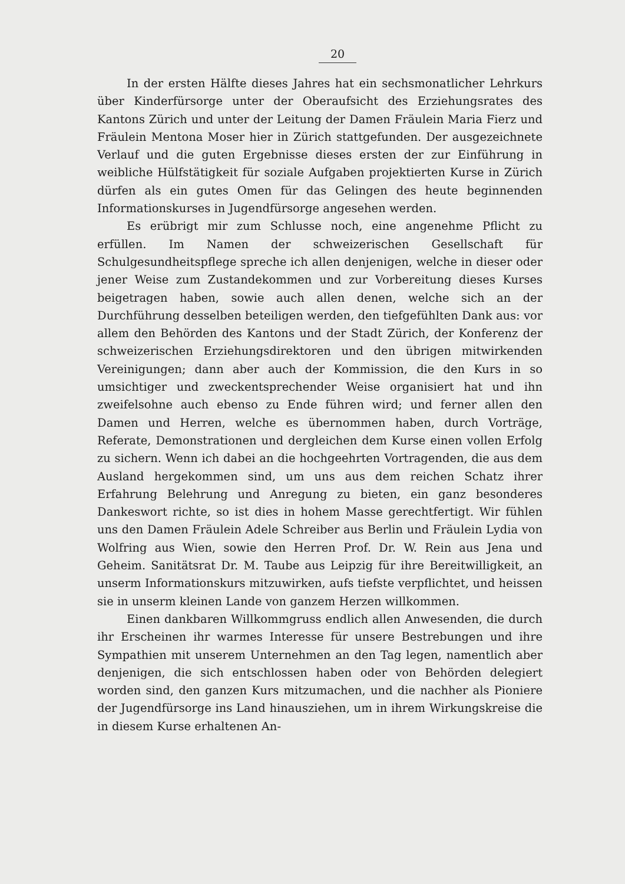20
In der ersten Hälfte dieses Jahres hat ein sechsmonatlicher Lehrkurs über Kinderfürsorge unter der Oberaufsicht des Erziehungsrates des Kantons Zürich und unter der Leitung der Damen Fräulein Maria Fierz und Fräulein Mentona Moser hier in Zürich stattgefunden. Der ausgezeichnete Verlauf und die guten Ergebnisse dieses ersten der zur Einführung in weibliche Hülfstätigkeit für soziale Aufgaben projektierten Kurse in Zürich dürfen als ein gutes Omen für das Gelingen des heute beginnenden Informationskurses in Jugendfürsorge angesehen werden.
Es erübrigt mir zum Schlusse noch, eine angenehme Pflicht zu erfüllen. Im Namen der schweizerischen Gesellschaft für Schulgesundheitspflege spreche ich allen denjenigen, welche in dieser oder jener Weise zum Zustandekommen und zur Vorbereitung dieses Kurses beigetragen haben, sowie auch allen denen, welche sich an der Durchführung desselben beteiligen werden, den tiefgefühlten Dank aus: vor allem den Behörden des Kantons und der Stadt Zürich, der Konferenz der schweizerischen Erziehungsdirektoren und den übrigen mitwirkenden Vereinigungen; dann aber auch der Kommission, die den Kurs in so umsichtiger und zweckentsprechender Weise organisiert hat und ihn zweifelsohne auch ebenso zu Ende führen wird; und ferner allen den Damen und Herren, welche es übernommen haben, durch Vorträge, Referate, Demonstrationen und dergleichen dem Kurse einen vollen Erfolg zu sichern. Wenn ich dabei an die hochgeehrten Vortragenden, die aus dem Ausland hergekommen sind, um uns aus dem reichen Schatz ihrer Erfahrung Belehrung und Anregung zu bieten, ein ganz besonderes Dankeswort richte, so ist dies in hohem Masse gerechtfertigt. Wir fühlen uns den Damen Fräulein Adele Schreiber aus Berlin und Fräulein Lydia von Wolfring aus Wien, sowie den Herren Prof. Dr. W. Rein aus Jena und Geheim. Sanitätsrat Dr. M. Taube aus Leipzig für ihre Bereitwilligkeit, an unserm Informationskurs mitzuwirken, aufs tiefste verpflichtet, und heissen sie in unserm kleinen Lande von ganzem Herzen willkommen.
Einen dankbaren Willkommgruss endlich allen Anwesenden, die durch ihr Erscheinen ihr warmes Interesse für unsere Bestrebungen und ihre Sympathien mit unserem Unternehmen an den Tag legen, namentlich aber denjenigen, die sich entschlossen haben oder von Behörden delegiert worden sind, den ganzen Kurs mitzumachen, und die nachher als Pioniere der Jugendfürsorge ins Land hinausziehen, um in ihrem Wirkungskreise die in diesem Kurse erhaltenen An-